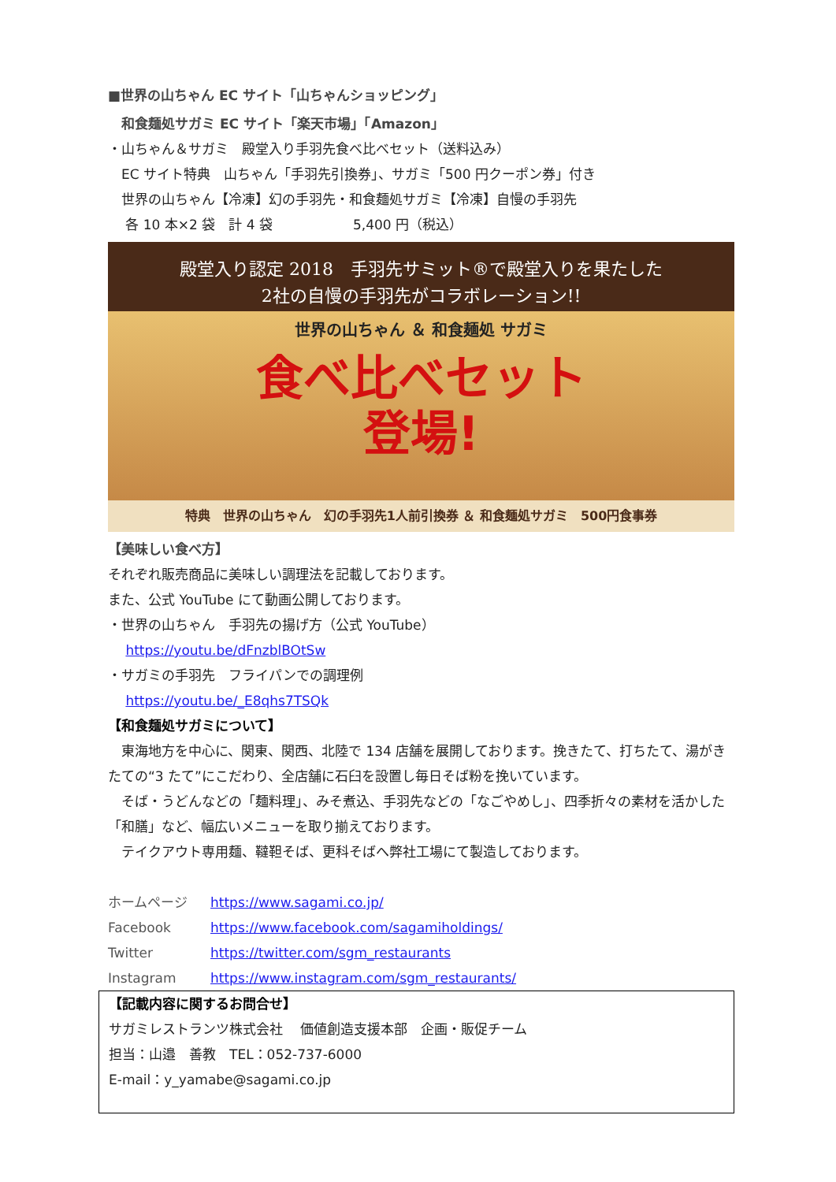■世界の山ちゃん EC サイト「山ちゃんショッピング」
　和食麺処サガミ EC サイト「楽天市場」「Amazon」
・山ちゃん＆サガミ　殿堂入り手羽先食べ比べセット（送料込み）
　EC サイト特典　山ちゃん「手羽先引換券」、サガミ「500 円クーポン券」付き
　世界の山ちゃん【冷凍】幻の手羽先・和食麺処サガミ【冷凍】自慢の手羽先
　 各 10 本×2 袋　計 4 袋　　　　　　5,400 円（税込）
殿堂入り認定 2018　手羽先サミット®で殿堂入りを果たした
2社の自慢の手羽先がコラボレーション!!
世界の山ちゃん ＆ 和食麺処 サガミ
食べ比べセット
登場!
特典　世界の山ちゃん　幻の手羽先1人前引換券 ＆ 和食麺処サガミ　500円食事券
【美味しい食べ方】
それぞれ販売商品に美味しい調理法を記載しております。
また、公式 YouTube にて動画公開しております。
・世界の山ちゃん　手羽先の揚げ方（公式 YouTube）
　 https://youtu.be/dFnzblBOtSw
・サガミの手羽先　フライパンでの調理例
　 https://youtu.be/_E8qhs7TSQk
【和食麺処サガミについて】
　東海地方を中心に、関東、関西、北陸で 134 店舗を展開しております。挽きたて、打ちたて、湯がきたての“3 たて”にこだわり、全店舗に石臼を設置し毎日そば粉を挽いています。
　そば・うどんなどの「麺料理」、みそ煮込、手羽先などの「なごやめし」、四季折々の素材を活かした「和膳」など、幅広いメニューを取り揃えております。
　テイクアウト専用麺、韃靼そば、更科そばへ弊社工場にて製造しております。
ホームページ https://www.sagami.co.jp/
Facebook https://www.facebook.com/sagamiholdings/
Twitter https://twitter.com/sgm_restaurants
Instagram https://www.instagram.com/sgm_restaurants/
【記載内容に関するお問合せ】
サガミレストランツ株式会社　 価値創造支援本部　企画・販促チーム
担当：山邉　善教　TEL：052-737-6000
E-mail：y_yamabe@sagami.co.jp